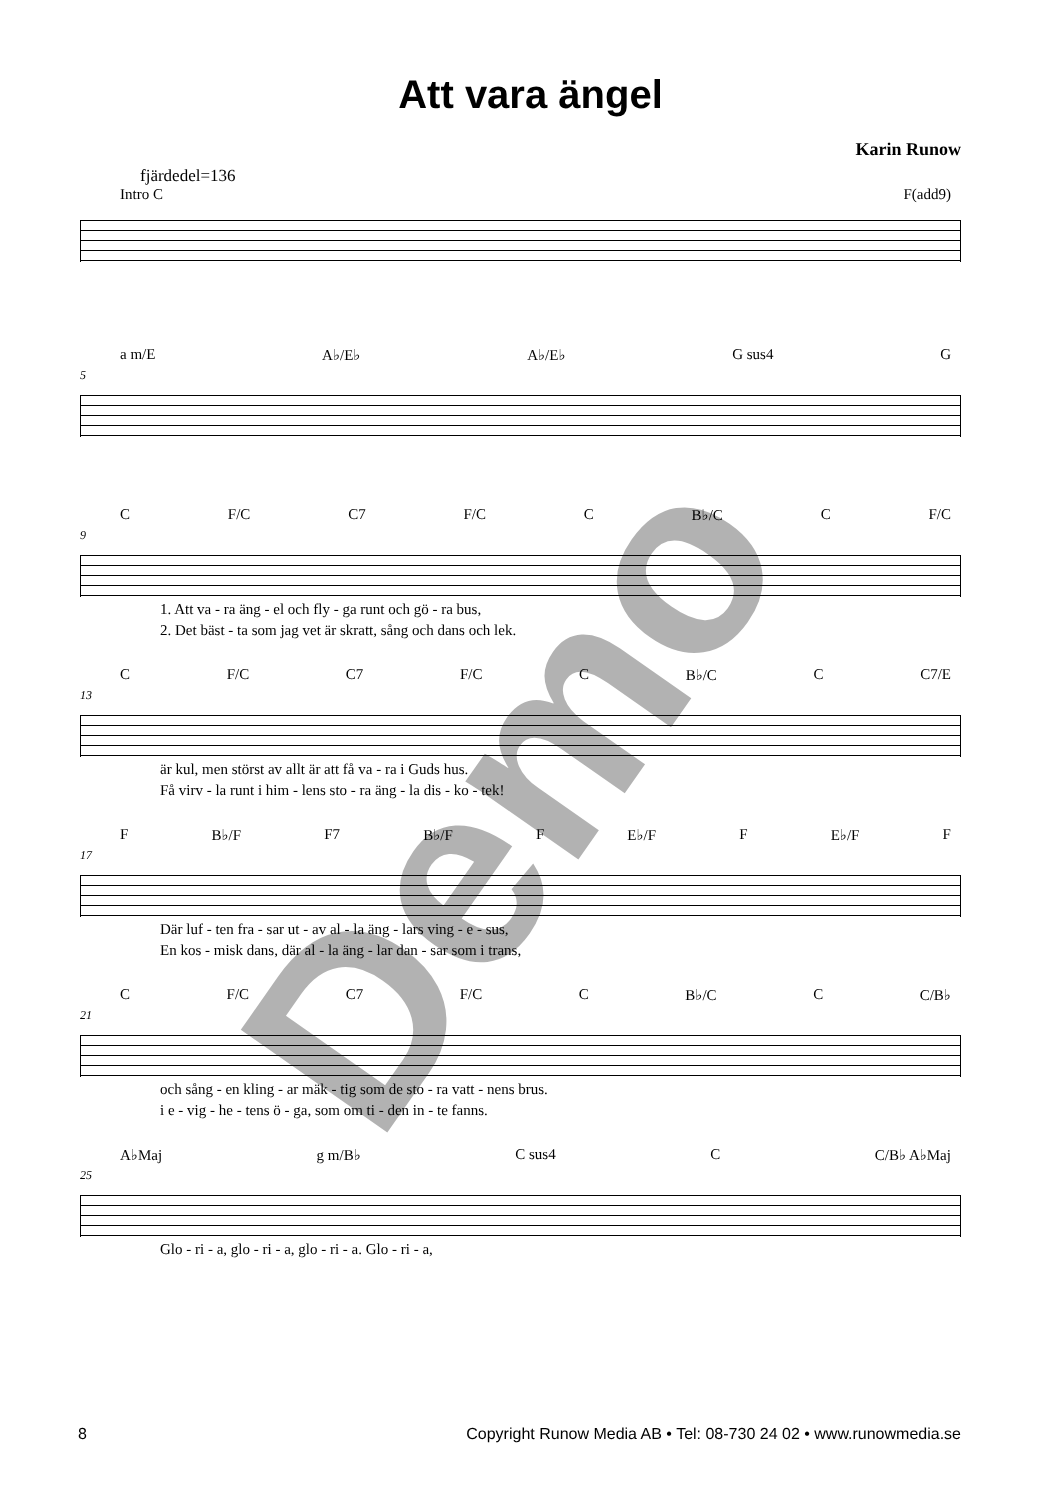Att vara ängel
Karin Runow
fjärdedel=136
Intro C F(add9)
a m/E A♭/E♭ A♭/E♭ G sus4 G
5
C F/C C7 F/C C B♭/C C F/C
9
1. Att va - ra äng - el och fly - ga runt och gö - ra bus,
2. Det bäst - ta som jag vet är skratt, sång och dans och lek.
C F/C C7 F/C C B♭/C C C7/E
13
är kul, men störst av allt är att få va - ra i Guds hus.
Få virv - la runt i him - lens sto - ra äng - la dis - ko - tek!
F B♭/F F7 B♭/F F E♭/F F E♭/F F
17
Där luf - ten fra - sar ut - av al - la äng - lars ving - e - sus,
En kos - misk dans, där al - la äng - lar dan - sar som i trans,
C F/C C7 F/C C B♭/C C C/B♭
21
och sång - en kling - ar mäk - tig som de sto - ra vatt - nens brus.
i e - vig - he - tens ö - ga, som om ti - den in - te fanns.
A♭Maj g m/B♭ C sus4 C C/B♭ A♭Maj
25
Glo - ri - a, glo - ri - a, glo - ri - a. Glo - ri - a,
8 Copyright Runow Media AB • Tel: 08-730 24 02 • www.runowmedia.se
Demo